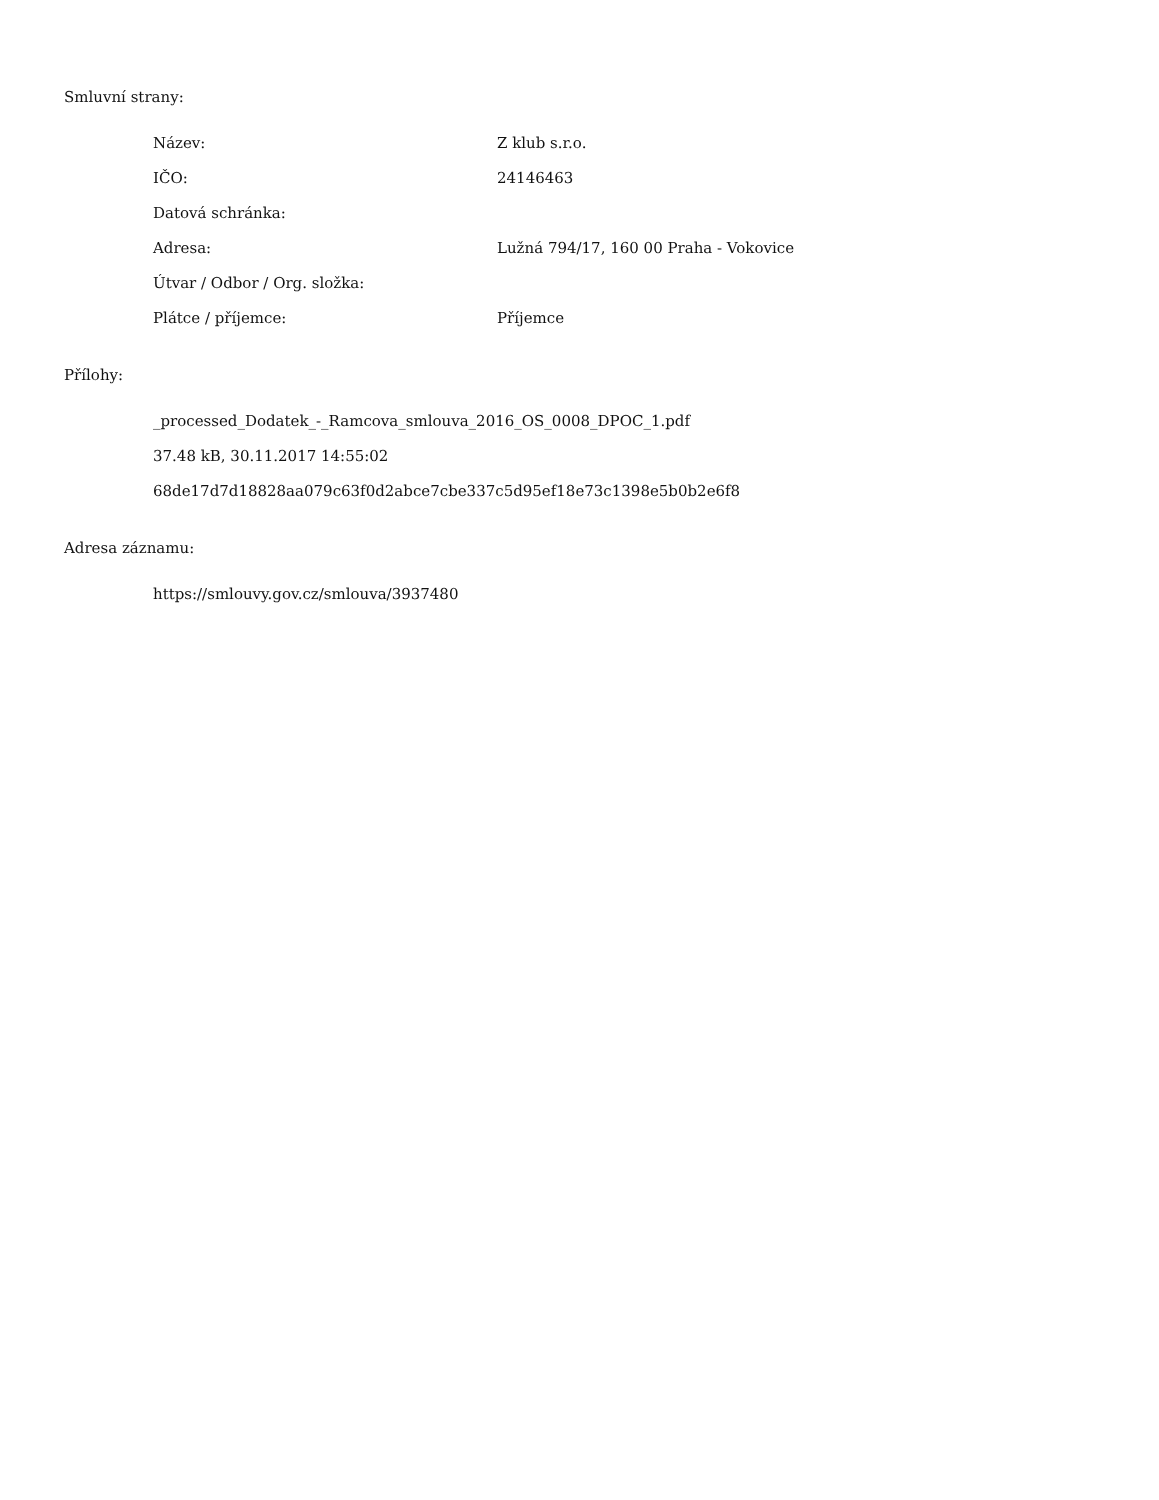Smluvní strany:
| Název: | Z klub s.r.o. |
| IČO: | 24146463 |
| Datová schránka: | |
| Adresa: | Lužná 794/17, 160 00 Praha - Vokovice |
| Útvar / Odbor / Org. složka: | |
| Plátce / příjemce: | Příjemce |
Přílohy:
_processed_Dodatek_-_Ramcova_smlouva_2016_OS_0008_DPOC_1.pdf
37.48 kB, 30.11.2017 14:55:02
68de17d7d18828aa079c63f0d2abce7cbe337c5d95ef18e73c1398e5b0b2e6f8
Adresa záznamu:
https://smlouvy.gov.cz/smlouva/3937480